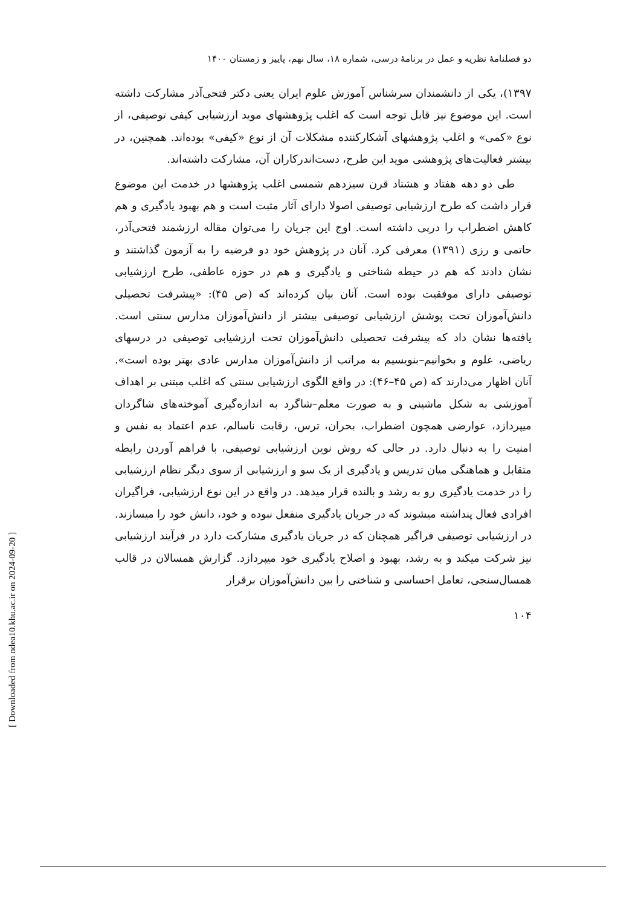[ Downloaded from ndea10.khu.ac.ir on 2024-09-20 ]
دو فصلنامۀ نظریه و عمل در برنامۀ درسی، شماره ۱۸، سال نهم، پاییز و زمستان ۱۴۰۰
۱۳۹۷)، یکی از دانشمندان سرشناس آموزش علوم ایران یعنی دکتر فتحی‌آذر مشارکت داشته است. این موضوع نیز قابل توجه است که اغلب پژوهشهای موید ارزشیابی کیفی توصیفی، از نوع «کمی» و اغلب پژوهشهای آشکارکننده مشکلات آن از نوع «کیفی» بوده‌اند. همچنین، در بیشتر فعالیت‌های پژوهشی موید این طرح، دست‌اندرکاران آن، مشارکت داشته‌اند.
طی دو دهه هفتاد و هشتاد قرن سیزدهم شمسی اغلب پژوهشها در خدمت این موضوع قرار داشت که طرح ارزشیابی توصیفی اصولا دارای آثار مثبت است و هم بهبود یادگیری و هم کاهش اضطراب را درپی داشته است. اوج این جریان را می‌توان مقاله ارزشمند فتحی‌آذر، حاتمی و رزی (۱۳۹۱) معرفی کرد. آنان در پژوهش خود دو فرضیه را به آزمون گذاشتند و نشان دادند که هم در حیطه شناختی و یادگیری و هم در حوزه عاطفی، طرح ارزشیابی توصیفی دارای موفقیت بوده است. آنان بیان کرده‌اند که (ص ۴۵): «پیشرفت تحصیلی دانش‌آموزان تحت پوشش ارزشیابی توصیفی بیشتر از دانش‌آموزان مدارس سنتی است. یافته‌ها نشان داد که پیشرفت تحصیلی دانش‌آموزان تحت ارزشیابی توصیفی در درسهای ریاضی، علوم و بخوانیم–بنویسیم به مراتب از دانش‌آموزان مدارس عادی بهتر بوده است». آنان اظهار می‌دارند که (ص ۴۵–۴۶): در واقع الگوی ارزشیابی سنتی که اغلب مبتنی بر اهداف آموزشی به شکل ماشینی و به صورت معلم–شاگرد به اندازه‌گیری آموخته‌های شاگردان میپردازد، عوارضی همچون اضطراب، بحران، ترس، رقابت ناسالم، عدم اعتماد به نفس و امنیت را به دنبال دارد. در حالی که روش نوین ارزشیابی توصیفی، با فراهم آوردن رابطه متقابل و هماهنگی میان تدریس و یادگیری از یک سو و ارزشیابی از سوی دیگر نظام ارزشیابی را در خدمت یادگیری رو به رشد و بالنده قرار میدهد. در واقع در این نوع ارزشیابی، فراگیران افرادی فعال پنداشته میشوند که در جریان یادگیری منفعل نبوده و خود، دانش خود را میسازند. در ارزشیابی توصیفی فراگیر همچنان که در جریان یادگیری مشارکت دارد در فرآیند ارزشیابی نیز شرکت میکند و به رشد، بهبود و اصلاح یادگیری خود میپردازد. گزارش همسالان در قالب همسال‌سنجی، تعامل احساسی و شناختی را بین دانش‌آموزان برقرار
۱۰۴